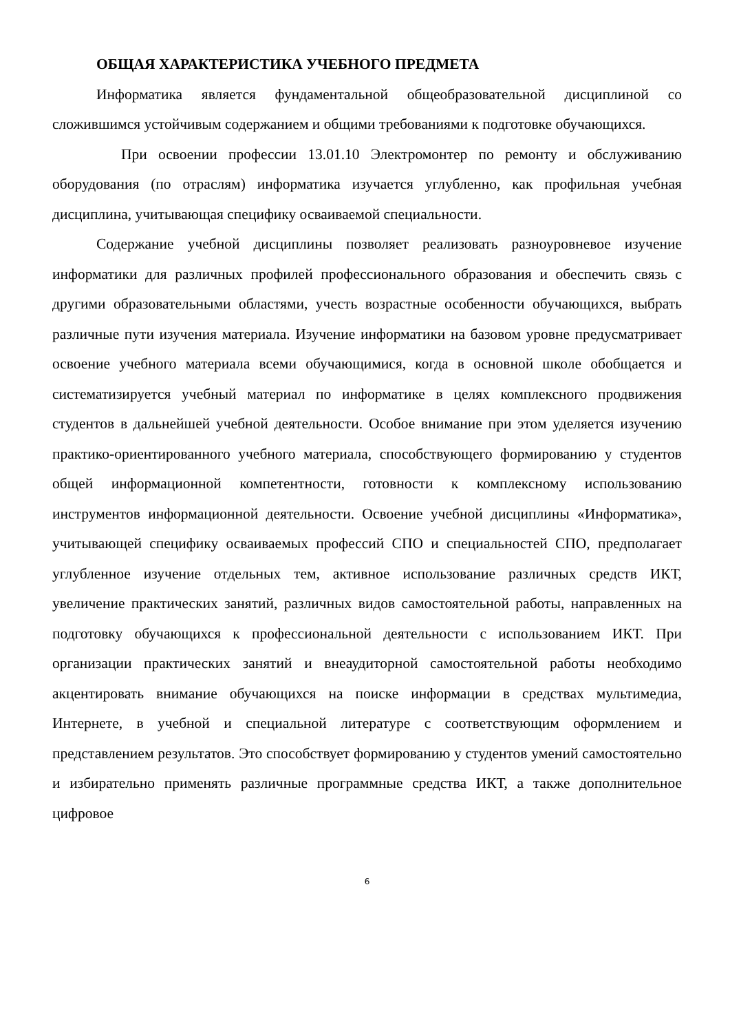ОБЩАЯ ХАРАКТЕРИСТИКА УЧЕБНОГО ПРЕДМЕТА
Информатика является фундаментальной общеобразовательной дисциплиной со сложившимся устойчивым содержанием и общими требованиями к подготовке обучающихся.
При освоении профессии 13.01.10 Электромонтер по ремонту и обслуживанию оборудования (по отраслям) информатика изучается углубленно, как профильная учебная дисциплина, учитывающая специфику осваиваемой специальности.
Содержание учебной дисциплины позволяет реализовать разноуровневое изучение информатики для различных профилей профессионального образования и обеспечить связь с другими образовательными областями, учесть возрастные особенности обучающихся, выбрать различные пути изучения материала. Изучение информатики на базовом уровне предусматривает освоение учебного материала всеми обучающимися, когда в основной школе обобщается и систематизируется учебный материал по информатике в целях комплексного продвижения студентов в дальнейшей учебной деятельности. Особое внимание при этом уделяется изучению практико-ориентированного учебного материала, способствующего формированию у студентов общей информационной компетентности, готовности к комплексному использованию инструментов информационной деятельности. Освоение учебной дисциплины «Информатика», учитывающей специфику осваиваемых профессий СПО и специальностей СПО, предполагает углубленное изучение отдельных тем, активное использование различных средств ИКТ, увеличение практических занятий, различных видов самостоятельной работы, направленных на подготовку обучающихся к профессиональной деятельности с использованием ИКТ. При организации практических занятий и внеаудиторной самостоятельной работы необходимо акцентировать внимание обучающихся на поиске информации в средствах мультимедиа, Интернете, в учебной и специальной литературе с соответствующим оформлением и представлением результатов. Это способствует формированию у студентов умений самостоятельно и избирательно применять различные программные средства ИКТ, а также дополнительное цифровое
6